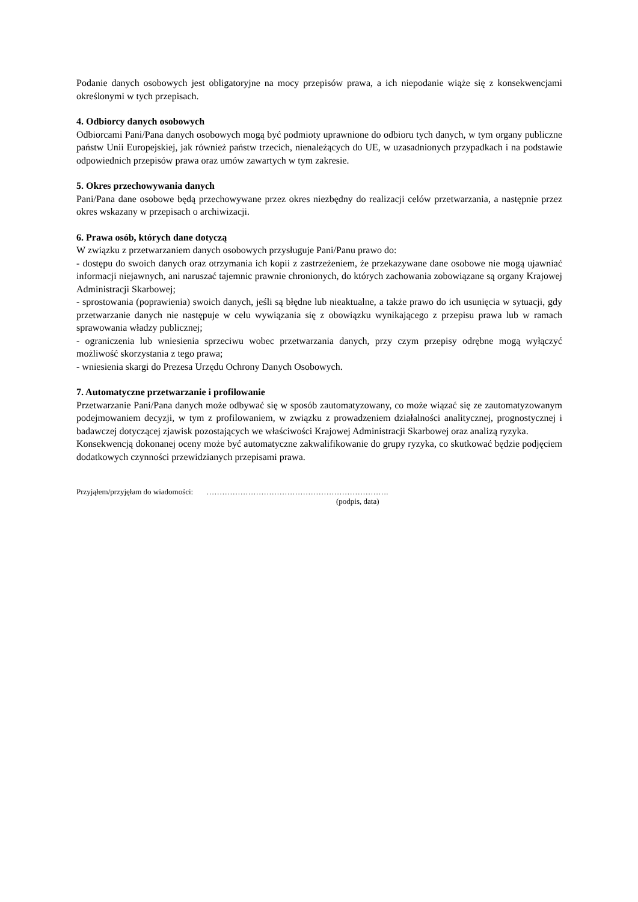Podanie danych osobowych jest obligatoryjne na mocy przepisów prawa, a ich niepodanie wiąże się z konsekwencjami określonymi w tych przepisach.
4. Odbiorcy danych osobowych
Odbiorcami Pani/Pana danych osobowych mogą być podmioty uprawnione do odbioru tych danych, w tym organy publiczne państw Unii Europejskiej, jak również państw trzecich, nienależących do UE, w uzasadnionych przypadkach i na podstawie odpowiednich przepisów prawa oraz umów zawartych w tym zakresie.
5. Okres przechowywania danych
Pani/Pana dane osobowe będą przechowywane przez okres niezbędny do realizacji celów przetwarzania, a następnie przez okres wskazany w przepisach o archiwizacji.
6. Prawa osób, których dane dotyczą
W związku z przetwarzaniem danych osobowych przysługuje Pani/Panu prawo do:
- dostępu do swoich danych oraz otrzymania ich kopii z zastrzeżeniem, że przekazywane dane osobowe nie mogą ujawniać informacji niejawnych, ani naruszać tajemnic prawnie chronionych, do których zachowania zobowiązane są organy Krajowej Administracji Skarbowej;
- sprostowania (poprawienia) swoich danych, jeśli są błędne lub nieaktualne, a także prawo do ich usunięcia w sytuacji, gdy przetwarzanie danych nie następuje w celu wywiązania się z obowiązku wynikającego z przepisu prawa lub w ramach sprawowania władzy publicznej;
- ograniczenia lub wniesienia sprzeciwu wobec przetwarzania danych, przy czym przepisy odrębne mogą wyłączyć możliwość skorzystania z tego prawa;
- wniesienia skargi do Prezesa Urzędu Ochrony Danych Osobowych.
7. Automatyczne przetwarzanie i profilowanie
Przetwarzanie Pani/Pana danych może odbywać się w sposób zautomatyzowany, co może wiązać się ze zautomatyzowanym podejmowaniem decyzji, w tym z profilowaniem, w związku z prowadzeniem działalności analitycznej, prognostycznej i badawczej dotyczącej zjawisk pozostających we właściwości Krajowej Administracji Skarbowej oraz analizą ryzyka.
Konsekwencją dokonanej oceny może być automatyczne zakwalifikowanie do grupy ryzyka, co skutkować będzie podjęciem dodatkowych czynności przewidzianych przepisami prawa.
Przyjąłem/przyjęłam do wiadomości: …………………………………………………………….
(podpis, data)